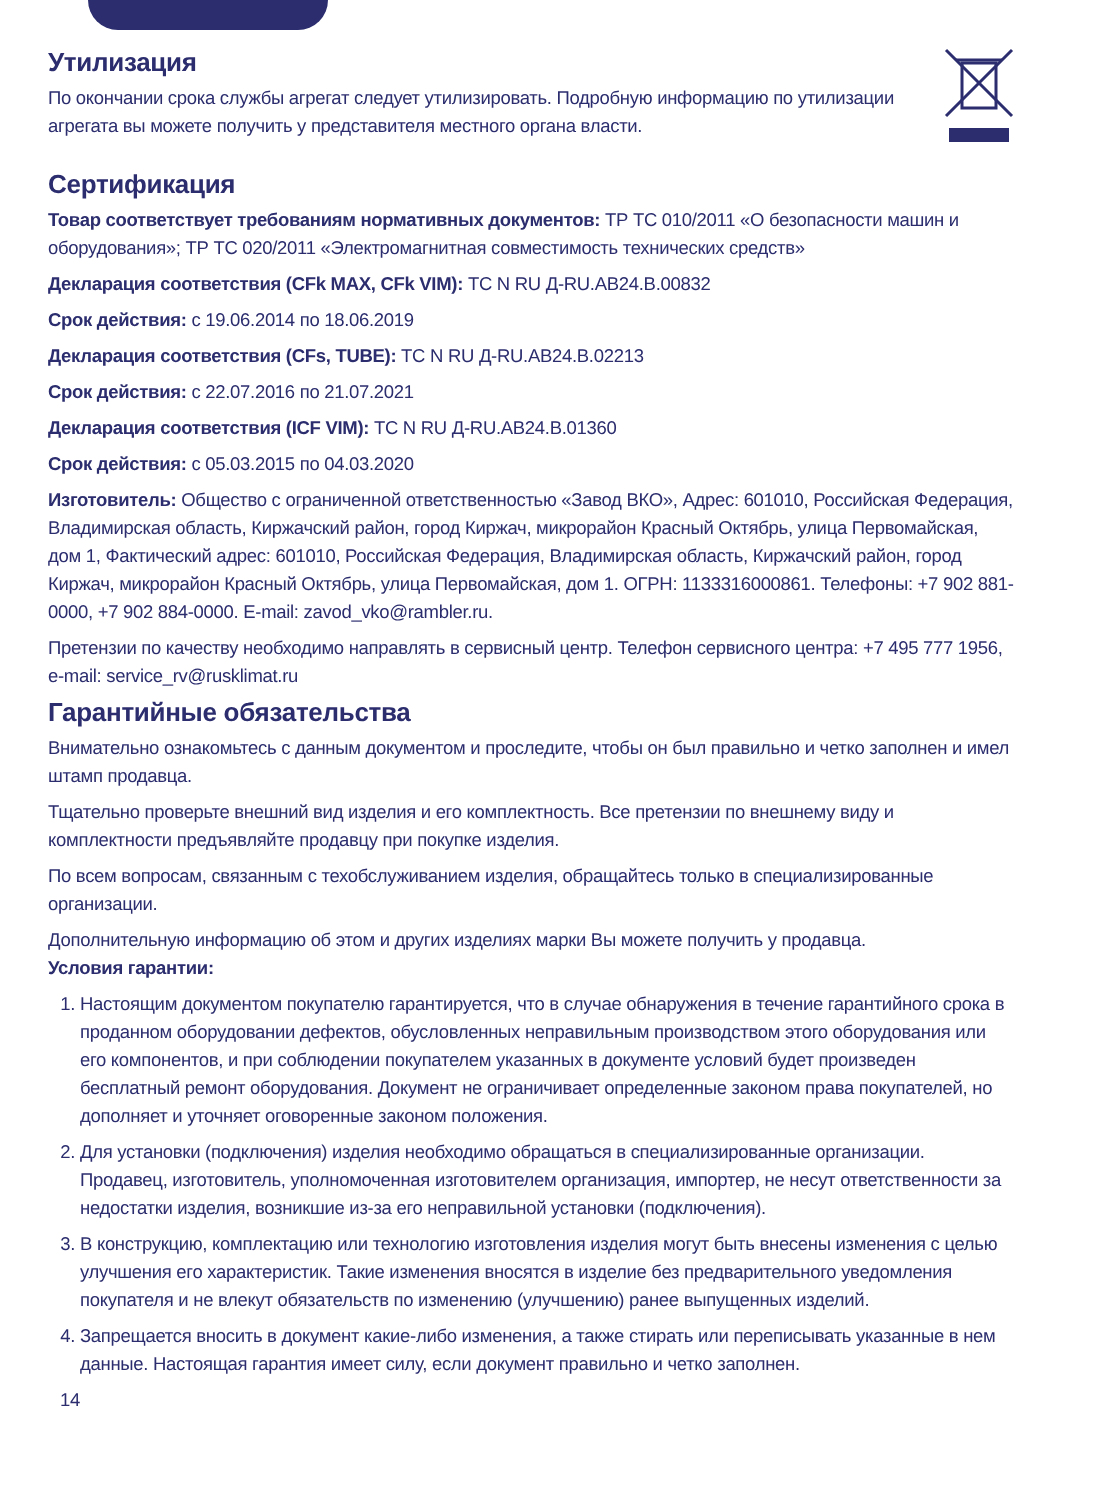Утилизация
По окончании срока службы агрегат следует утилизировать. Подробную информацию по утилизации агрегата вы можете получить у представителя местного органа власти.
Сертификация
Товар соответствует требованиям нормативных документов: ТР ТС 010/2011 «О безопасности машин и оборудования»; ТР ТС 020/2011 «Электромагнитная совместимость технических средств»
Декларация соответствия (CFk MAX, CFk VIM): ТС N RU Д-RU.AB24.B.00832
Срок действия: с 19.06.2014 по 18.06.2019
Декларация соответствия (CFs, TUBE): ТС N RU Д-RU.AB24.B.02213
Срок действия: с 22.07.2016 по 21.07.2021
Декларация соответствия (ICF VIM): ТС N RU Д-RU.AB24.B.01360
Срок действия: с 05.03.2015 по 04.03.2020
Изготовитель: Общество с ограниченной ответственностью «Завод ВКО», Адрес: 601010, Российская Федерация, Владимирская область, Киржачский район, город Киржач, микрорайон Красный Октябрь, улица Первомайская, дом 1, Фактический адрес: 601010, Российская Федерация, Владимирская область, Киржачский район, город Киржач, микрорайон Красный Октябрь, улица Первомайская, дом 1. ОГРН: 1133316000861. Телефоны: +7 902 881-0000, +7 902 884-0000. E-mail: zavod_vko@rambler.ru.
Претензии по качеству необходимо направлять в сервисный центр. Телефон сервисного центра: +7 495 777 1956, e-mail: service_rv@rusklimat.ru
Гарантийные обязательства
Внимательно ознакомьтесь с данным документом и проследите, чтобы он был правильно и четко заполнен и имел штамп продавца.
Тщательно проверьте внешний вид изделия и его комплектность. Все претензии по внешнему виду и комплектности предъявляйте продавцу при покупке изделия.
По всем вопросам, связанным с техобслуживанием изделия, обращайтесь только в специализированные организации.
Дополнительную информацию об этом и других изделиях марки Вы можете получить у продавца.
Условия гарантии:
1. Настоящим документом покупателю гарантируется, что в случае обнаружения в течение гарантийного срока в проданном оборудовании дефектов, обусловленных неправильным производством этого оборудования или его компонентов, и при соблюдении покупателем указанных в документе условий будет произведен бесплатный ремонт оборудования. Документ не ограничивает определенные законом права покупателей, но дополняет и уточняет оговоренные законом положения.
2. Для установки (подключения) изделия необходимо обращаться в специализированные организации. Продавец, изготовитель, уполномоченная изготовителем организация, импортер, не несут ответственности за недостатки изделия, возникшие из-за его неправильной установки (подключения).
3. В конструкцию, комплектацию или технологию изготовления изделия могут быть внесены изменения с целью улучшения его характеристик. Такие изменения вносятся в изделие без предварительного уведомления покупателя и не влекут обязательств по изменению (улучшению) ранее выпущенных изделий.
4. Запрещается вносить в документ какие-либо изменения, а также стирать или переписывать указанные в нем данные. Настоящая гарантия имеет силу, если документ правильно и четко заполнен.
14